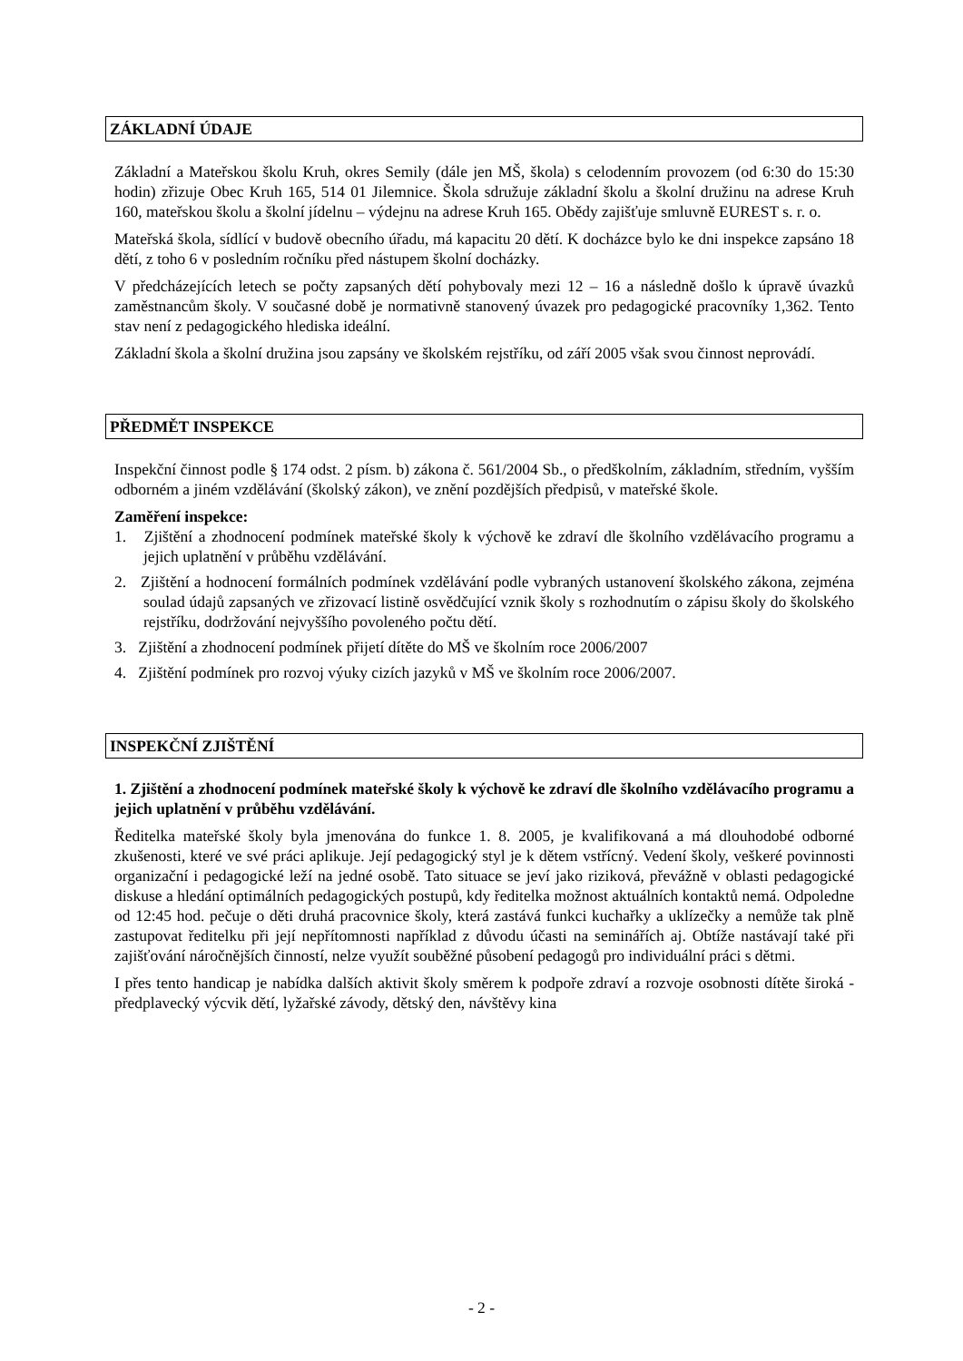ZÁKLADNÍ ÚDAJE
Základní a Mateřskou školu Kruh, okres Semily (dále jen MŠ, škola) s celodenním provozem (od 6:30 do 15:30 hodin) zřizuje Obec Kruh 165, 514 01 Jilemnice. Škola sdružuje základní školu a školní družinu na adrese Kruh 160, mateřskou školu a školní jídelnu – výdejnu na adrese Kruh 165. Obědy zajišťuje smluvně EUREST s. r. o.
Mateřská škola, sídlící v budově obecního úřadu, má kapacitu 20 dětí. K docházce bylo ke dni inspekce zapsáno 18 dětí, z toho 6 v posledním ročníku před nástupem školní docházky.
V předcházejících letech se počty zapsaných dětí pohybovaly mezi 12 – 16 a následně došlo k úpravě úvazků zaměstnancům školy. V současné době je normativně stanovený úvazek pro pedagogické pracovníky 1,362. Tento stav není z pedagogického hlediska ideální.
Základní škola a školní družina jsou zapsány ve školském rejstříku, od září 2005 však svou činnost neprovádí.
PŘEDMĚT INSPEKCE
Inspekční činnost podle § 174 odst. 2 písm. b) zákona č. 561/2004 Sb., o předškolním, základním, středním, vyšším odborném a jiném vzdělávání (školský zákon), ve znění pozdějších předpisů, v mateřské škole.
Zaměření inspekce:
1. Zjištění a zhodnocení podmínek mateřské školy k výchově ke zdraví dle školního vzdělávacího programu a jejich uplatnění v průběhu vzdělávání.
2. Zjištění a hodnocení formálních podmínek vzdělávání podle vybraných ustanovení školského zákona, zejména soulad údajů zapsaných ve zřizovací listině osvědčující vznik školy s rozhodnutím o zápisu školy do školského rejstříku, dodržování nejvyššího povoleného počtu dětí.
3. Zjištění a zhodnocení podmínek přijetí dítěte do MŠ ve školním roce 2006/2007
4. Zjištění podmínek pro rozvoj výuky cizích jazyků v MŠ ve školním roce 2006/2007.
INSPEKČNÍ ZJIŠTĚNÍ
1. Zjištění a zhodnocení podmínek mateřské školy k výchově ke zdraví dle školního vzdělávacího programu a jejich uplatnění v průběhu vzdělávání.
Ředitelka mateřské školy byla jmenována do funkce 1. 8. 2005, je kvalifikovaná a má dlouhodobé odborné zkušenosti, které ve své práci aplikuje. Její pedagogický styl je k dětem vstřícný. Vedení školy, veškeré povinnosti organizační i pedagogické leží na jedné osobě. Tato situace se jeví jako riziková, převážně v oblasti pedagogické diskuse a hledání optimálních pedagogických postupů, kdy ředitelka možnost aktuálních kontaktů nemá. Odpoledne od 12:45 hod. pečuje o děti druhá pracovnice školy, která zastává funkci kuchařky a uklízečky a nemůže tak plně zastupovat ředitelku při její nepřítomnosti například z důvodu účasti na seminářích aj. Obtíže nastávají také při zajišťování náročnějších činností, nelze využít souběžné působení pedagogů pro individuální práci s dětmi.
I přes tento handicap je nabídka dalších aktivit školy směrem k podpoře zdraví a rozvoje osobnosti dítěte široká - předplavecký výcvik dětí, lyžařské závody, dětský den, návštěvy kina
- 2 -